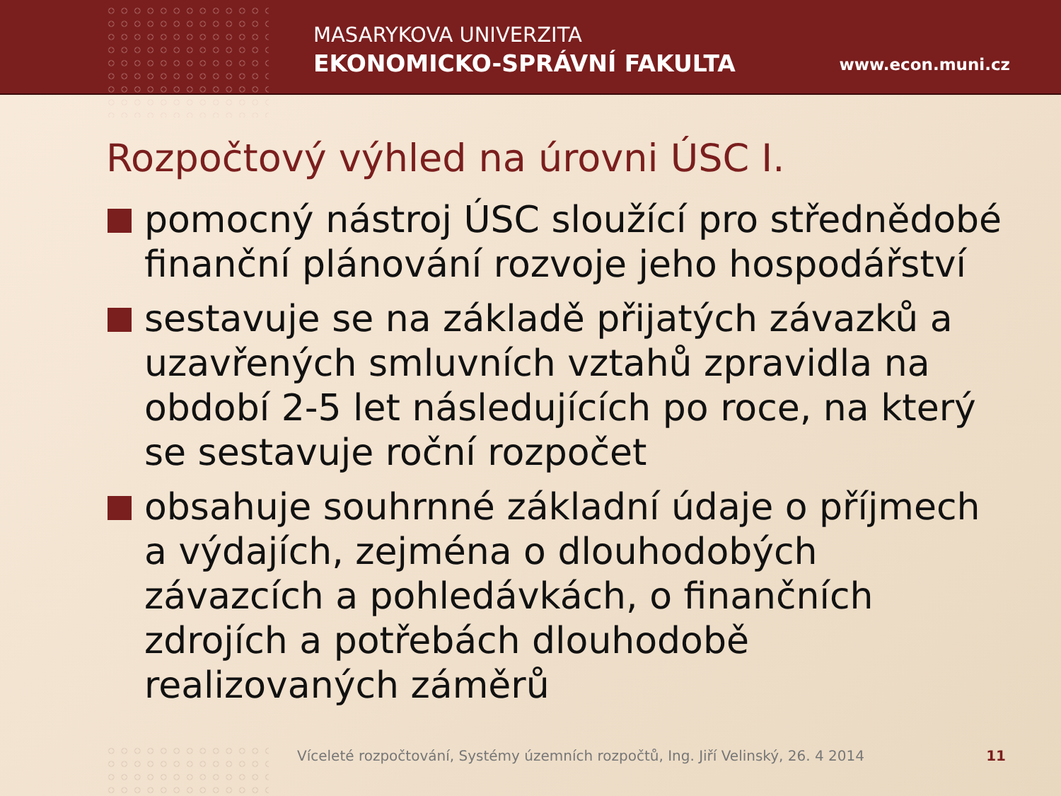MASARYKOVA UNIVERZITA
EKONOMICKO-SPRÁVNÍ FAKULTA www.econ.muni.cz
Rozpočtový výhled na úrovni ÚSC I.
pomocný nástroj ÚSC sloužící pro střednědobé finanční plánování rozvoje jeho hospodářství
sestavuje se na základě přijatých závazků a uzavřených smluvních vztahů zpravidla na období 2-5 let následujících po roce, na který se sestavuje roční rozpočet
obsahuje souhrnné základní údaje o příjmech a výdajích, zejména o dlouhodobých závazcích a pohledávkách, o finančních zdrojích a potřebách dlouhodobě realizovaných záměrů
Víceleté rozpočtování, Systémy územních rozpočtů, Ing. Jiří Velinský, 26. 4 2014
11